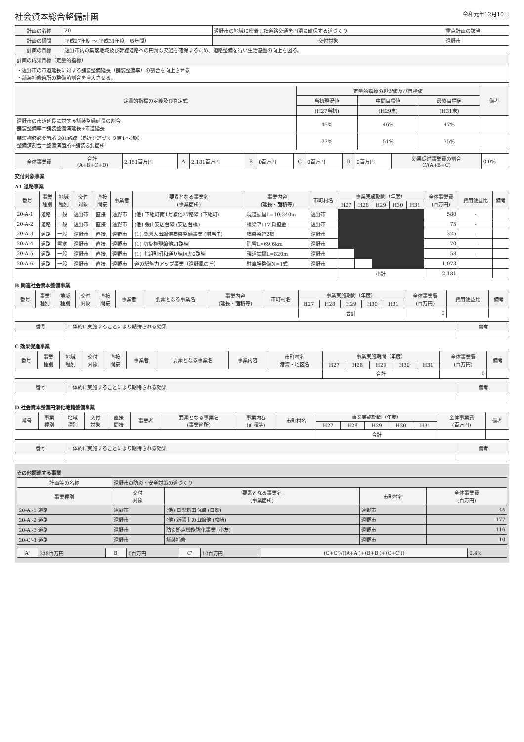社会資本総合整備計画 令和元年12月10日
| 計画の名称 | 20 | 遠野市の地域に密着した道路交通を円滑に確保する道づくり | | | 重点計画の該当 |
| 計画の期間 | 平成27年度 ～ 平成31年度 （5年間） | | 交付対象 | 遠野市 | |
| 計画の目標 | 遠野市内の集落地域及び幹線道路への円滑な交通を確保するため、道路整備を行い生活基盤の向上を図る。 | | | | |
| 計画の成果目標（定量的指標） | | | | | |
| ・遠野市の市道延長に対する舗装整備延長（舗装整備率）の割合を向上させる ・舗装補修箇所の整備済割合を増大させる。 | | | | | |
| 定量的指標の定義及び算定式 | 定量的指標の現況値及び目標値 | | | 備考 |
| --- | --- | --- | --- | --- |
| | 当初現況値 | 中間目標値 | 最終目標値 | |
| | (H27当初) | (H29末) | (H31末) | |
| 遠野市の市道延長に対する舗装整備延長の割合 舗装整備率＝舗装整備済延長÷市道延長 | 45% | 46% | 47% | |
| 舗装補修必要箇所 301路線（身近な道づくり第1～5期） 整備済割合＝整備済箇所÷舗装必要箇所 | 27% | 51% | 75% | |
| 全体事業費 | 合計 (A+B+C+D) | 2,181百万円 | A | 2,181百万円 | B | 0百万円 | C | 0百万円 | D | 0百万円 | 効果促進事業費の割合 C/(A+B+C) | 0.0% |
交付対象事業
A1 道路事業
| 番号 | 事業 種別 | 地域 種別 | 交付 対象 | 直接 間接 | 事業者 | 要素となる事業名 (事業箇所) | 事業内容 (延長・面積等) | 市町村名 | 事業実施期間（年度） | | | | | 全体事業費 (百万円) | 費用便益比 | 備考 |
| --- | --- | --- | --- | --- | --- | --- | --- | --- | --- | --- | --- | --- | --- | --- | --- | --- |
| | | | | | | | | | H27 | H28 | H29 | H30 | H31 | | | |
| 20-A-1 | 道路 | 一般 | 遠野市 | 直接 | 遠野市 | (他) 下組町南1号線他27路線 (下組町) | 現道拡幅L=10,340m | 遠野市 | | | | | | 580 | - | |
| 20-A-2 | 道路 | 一般 | 遠野市 | 直接 | 遠野市 | (他) 張山安居台線 (安居台橋) | 橋梁アロケ負担金 | 遠野市 | | | | | | 75 | - | |
| 20-A-3 | 道路 | 一般 | 遠野市 | 直接 | 遠野市 | (1) 桑原大出線他橋梁整備事業 (附馬牛) | 橋梁架替2橋 | 遠野市 | | | | | | 325 | - | |
| 20-A-4 | 道路 | 雪寒 | 遠野市 | 直接 | 遠野市 | (1) 切掛権現線他21路線 | 除雪L=69.6km | 遠野市 | | | | | | 70 | - | |
| 20-A-5 | 道路 | 一般 | 遠野市 | 直接 | 遠野市 | (1) 上組町昭和通り線ほか2路線 | 現道拡幅L=820m | 遠野市 | | | | | | 58 | - | |
| 20-A-6 | 道路 | 一般 | 遠野市 | 直接 | 遠野市 | 道の駅魅力アップ事業（遠野風の丘） | 駐車場整備N=1式 | 遠野市 | | | | | | 1,073 | | |
| | | | | | | | | | 小計 | | | | | 2,181 | | |
B 関連社会資本整備事業
| 番号 | 事業 種別 | 地域 種別 | 交付 対象 | 直接 間接 | 事業者 | 要素となる事業名 | 事業内容 (延長・面積等) | 市町村名 | 事業実施期間（年度） | | | | | 全体事業費 (百万円) | 費用便益比 | 備考 |
| --- | --- | --- | --- | --- | --- | --- | --- | --- | --- | --- | --- | --- | --- | --- | --- | --- |
| | | | | | | | | | H27 | H28 | H29 | H30 | H31 | | | |
| | | | | | | | | | 合計 | | | | | 0 | | |
| 番号 | 一体的に実施することにより期待される効果 | 備考 |
| --- | --- | --- |
C 効果促進事業
| 番号 | 事業 種別 | 地域 種別 | 交付 対象 | 直接 間接 | 事業者 | 要素となる事業名 | 事業内容 | 市町村名 港湾・地区名 | 事業実施期間（年度） | | | | | 全体事業費 (百万円) | 備考 |
| --- | --- | --- | --- | --- | --- | --- | --- | --- | --- | --- | --- | --- | --- | --- | --- |
| | | | | | | | | | H27 | H28 | H29 | H30 | H31 | | |
| | | | | | | | | | 合計 | | | | | 0 | |
| 番号 | 一体的に実施することにより期待される効果 | 備考 |
| --- | --- | --- |
D 社会資本整備円滑化地籍整備事業
| 番号 | 事業 種別 | 地域 種別 | 交付 対象 | 直接 間接 | 事業者 | 要素となる事業名 (事業箇所) | 事業内容 (面積等) | 市町村名 | 事業実施期間（年度） | | | | | 全体事業費 (百万円) | 備考 |
| --- | --- | --- | --- | --- | --- | --- | --- | --- | --- | --- | --- | --- | --- | --- | --- |
| | | | | | | | | | H27 | H28 | H29 | H30 | H31 | | |
| | | | | | | | | | 合計 | | | | | | |
| 番号 | 一体的に実施することにより期待される効果 | 備考 |
| --- | --- | --- |
その他関連する事業
| 計画等の名称 | 遠野市の防災・安全対策の道づくり | | | |
| 事業種別 | 交付 対象 | 要素となる事業名 (事業箇所) | 市町村名 | 全体事業費 (百万円) |
| 20-A'-1 道路 | 遠野市 | (他) 日影新田向線 (日影) | 遠野市 | 45 |
| 20-A'-2 道路 | 遠野市 | (他) 新張上の山線他 (松崎) | 遠野市 | 177 |
| 20-A'-3 道路 | 遠野市 | 防災拠点機能強化事業 (小友) | 遠野市 | 116 |
| 20-C'-1 道路 | 遠野市 | 舗装補修 | 遠野市 | 10 |
| A' | 338百万円 | B' | 0百万円 | C' | 10百万円 | (C+C')/((A+A')+(B+B')+(C+C')) | 0.4% |